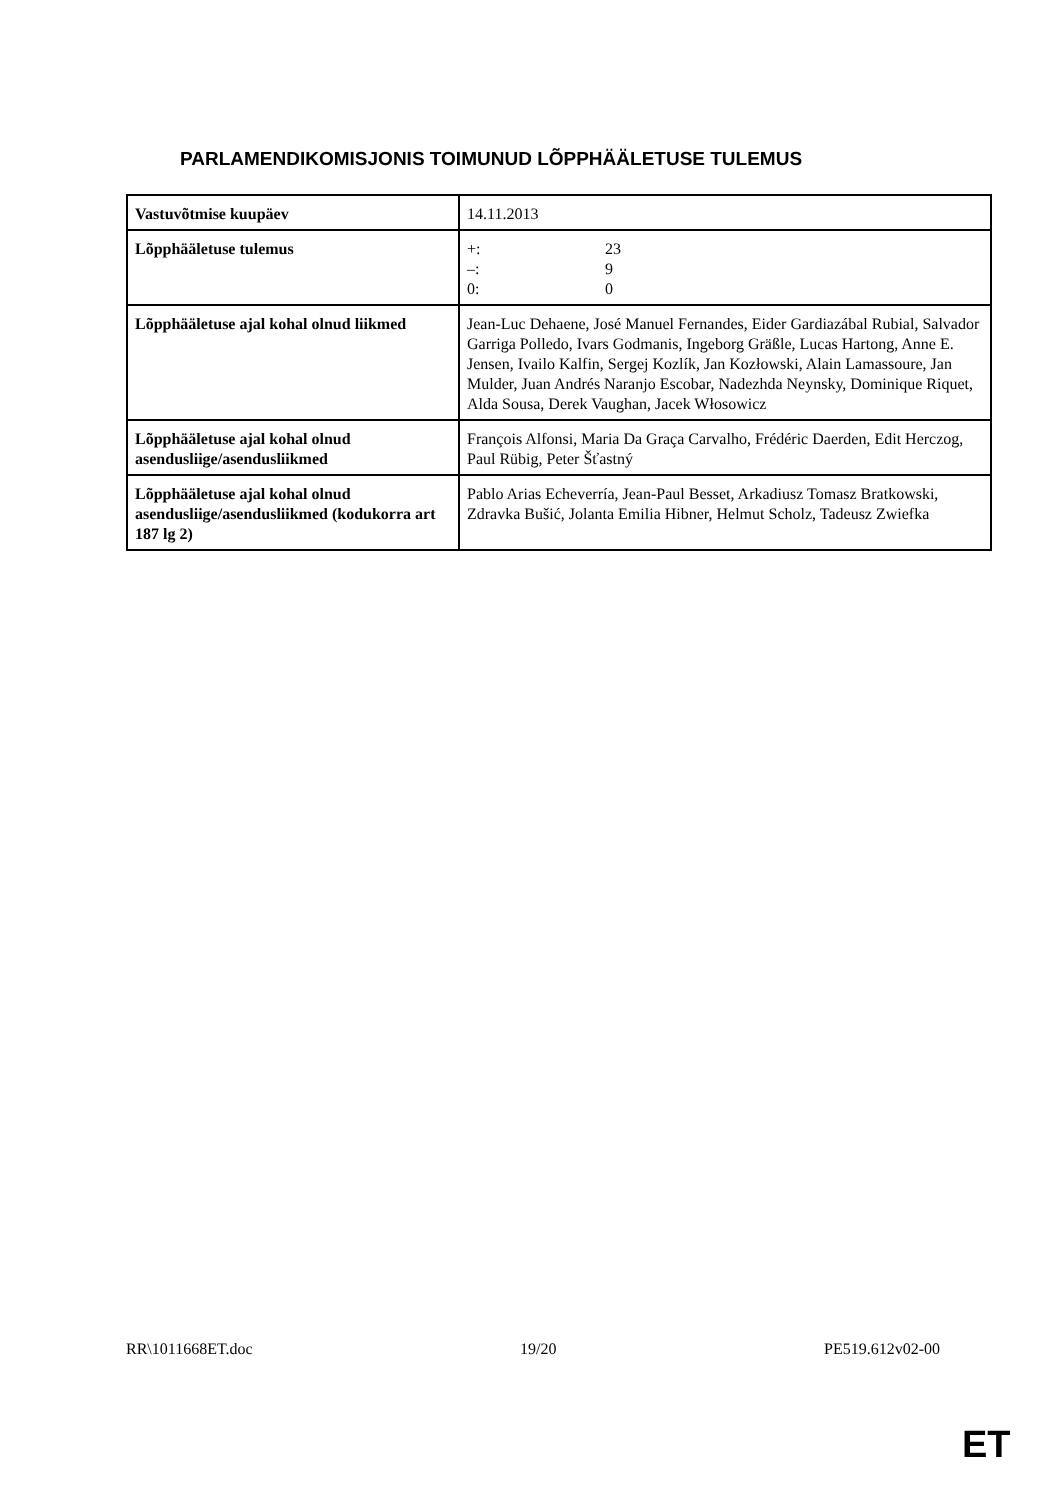PARLAMENDIKOMISJONIS TOIMUNUD LÕPPHÄÄLETUSE TULEMUS
| Vastuvõtmise kuupäev | 14.11.2013 |
| Lõpphääletuse tulemus | +: 23 –: 9 0: 0 |
| Lõpphääletuse ajal kohal olnud liikmed | Jean-Luc Dehaene, José Manuel Fernandes, Eider Gardiazábal Rubial, Salvador Garriga Polledo, Ivars Godmanis, Ingeborg Gräßle, Lucas Hartong, Anne E. Jensen, Ivailo Kalfin, Sergej Kozlík, Jan Kozłowski, Alain Lamassoure, Jan Mulder, Juan Andrés Naranjo Escobar, Nadezhda Neynsky, Dominique Riquet, Alda Sousa, Derek Vaughan, Jacek Włosowicz |
| Lõpphääletuse ajal kohal olnud asendusliige/asendusliikmed | François Alfonsi, Maria Da Graça Carvalho, Frédéric Daerden, Edit Herczog, Paul Rübig, Peter Šťastný |
| Lõpphääletuse ajal kohal olnud asendusliige/asendusliikmed (kodukorra art 187 lg 2) | Pablo Arias Echeverría, Jean-Paul Besset, Arkadiusz Tomasz Bratkowski, Zdravka Bušić, Jolanta Emilia Hibner, Helmut Scholz, Tadeusz Zwiefka |
RR\1011668ET.doc 19/20 PE519.612v02-00
ET